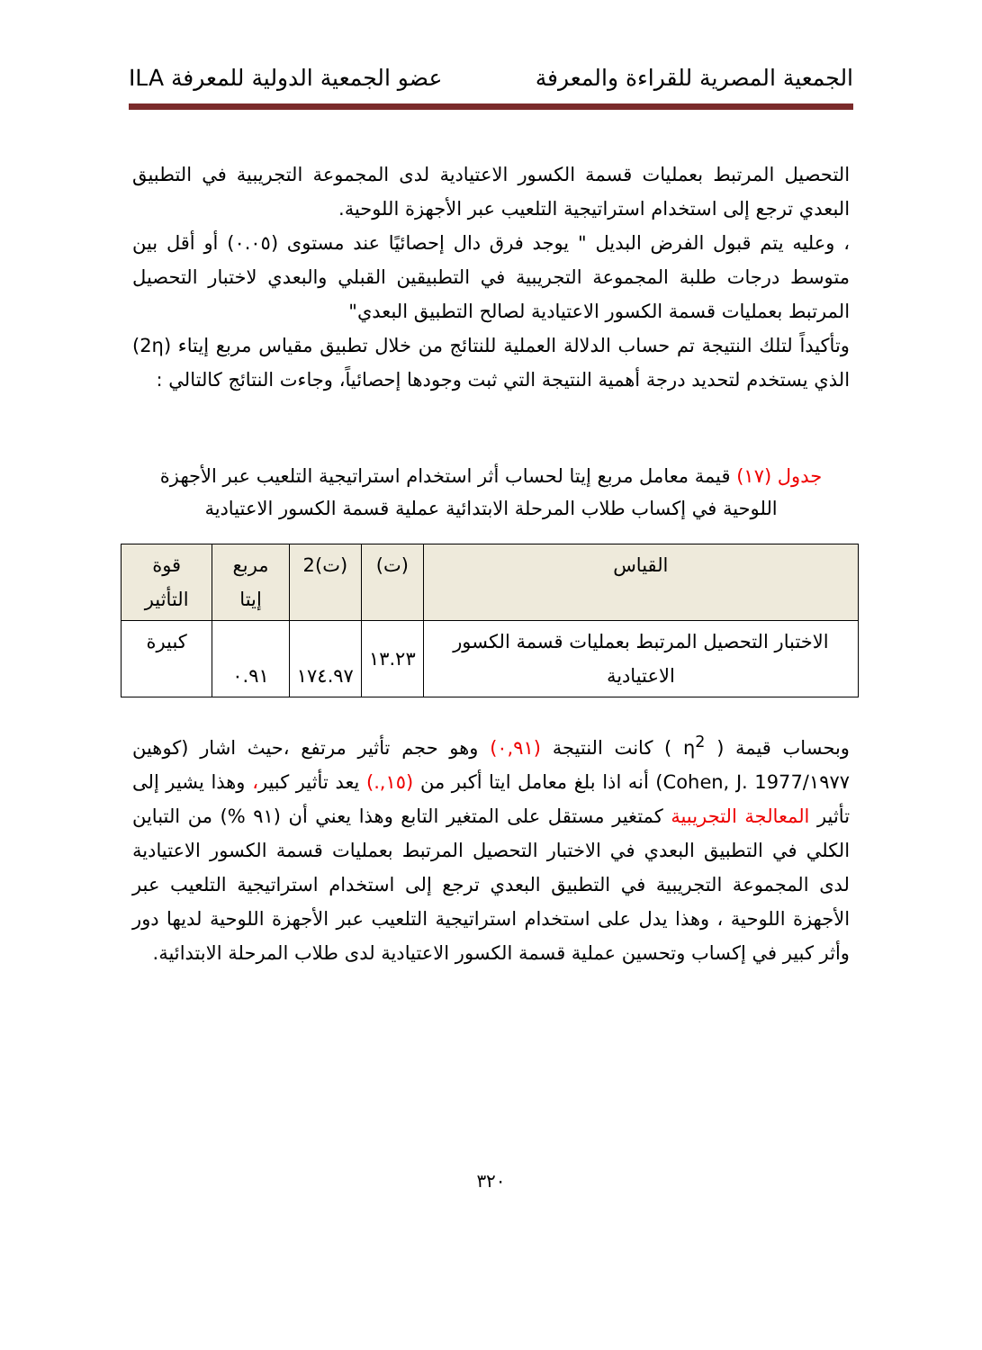الجمعية المصرية للقراءة والمعرفة عضو الجمعية الدولية للمعرفة ILA
التحصيل المرتبط بعمليات قسمة الكسور الاعتيادية لدى المجموعة التجريبية في التطبيق البعدي ترجع إلى استخدام استراتيجية التلعيب عبر الأجهزة اللوحية.
، وعليه يتم قبول الفرض البديل " يوجد فرق دال إحصائيًا عند مستوى (٠.٠٥) أو أقل بين متوسط درجات طلبة المجموعة التجريبية في التطبيقين القبلي والبعدي لاختبار التحصيل المرتبط بعمليات قسمة الكسور الاعتيادية لصالح التطبيق البعدي"
وتأكيداً لتلك النتيجة تم حساب الدلالة العملية للنتائج من خلال تطبيق مقياس مربع إيتاء (2η) الذي يستخدم لتحديد درجة أهمية النتيجة التي ثبت وجودها إحصائياً، وجاءت النتائج كالتالي :
جدول (١٧) قيمة معامل مربع إيتا لحساب أثر استخدام استراتيجية التلعيب عبر الأجهزة اللوحية في إكساب طلاب المرحلة الابتدائية عملية قسمة الكسور الاعتيادية
| القياس | (ت) | (ت)2 | مربع إيتا | قوة التأثير |
| --- | --- | --- | --- | --- |
| الاختبار التحصيل المرتبط بعمليات قسمة الكسور الاعتيادية | ١٣.٢٣ | ١٧٤.٩٧ | ٠.٩١ | كبيرة |
وبحساب قيمة ( η<sup>2</sup> ) كانت النتيجة (٠,٩١) وهو حجم تأثير مرتفع ،حيث اشار (كوهين ١٩٧٧/Cohen, J. 1977) أنه اذا بلغ معامل ايتا أكبر من (١٥,.) يعد تأثير كبير، وهذا يشير إلى تأثير المعالجة التجريبية كمتغير مستقل على المتغير التابع وهذا يعني أن (٩١ %) من التباين الكلي في التطبيق البعدي في الاختبار التحصيل المرتبط بعمليات قسمة الكسور الاعتيادية لدى المجموعة التجريبية في التطبيق البعدي ترجع إلى استخدام استراتيجية التلعيب عبر الأجهزة اللوحية ، وهذا يدل على استخدام استراتيجية التلعيب عبر الأجهزة اللوحية لديها دور وأثر كبير في إكساب وتحسين عملية قسمة الكسور الاعتيادية لدى طلاب المرحلة الابتدائية.
٣٢٠